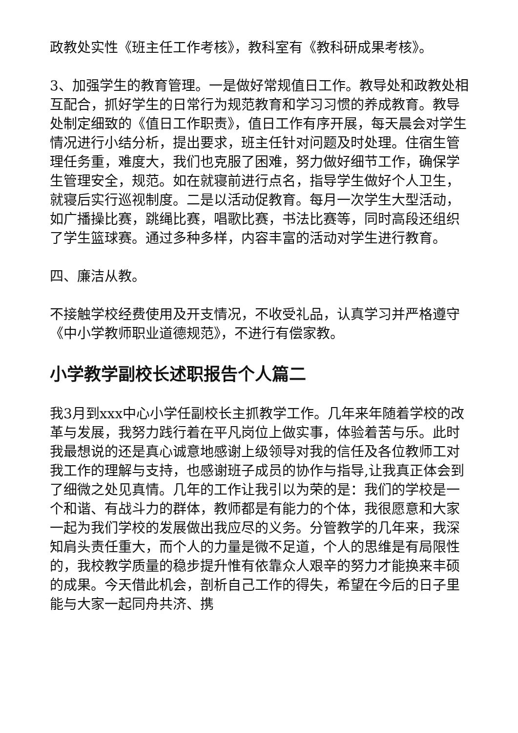政教处实性《班主任工作考核》，教科室有《教科研成果考核》。
3、加强学生的教育管理。一是做好常规值日工作。教导处和政教处相互配合，抓好学生的日常行为规范教育和学习习惯的养成教育。教导处制定细致的《值日工作职责》，值日工作有序开展，每天晨会对学生情况进行小结分析，提出要求，班主任针对问题及时处理。住宿生管理任务重，难度大，我们也克服了困难，努力做好细节工作，确保学生管理安全，规范。如在就寝前进行点名，指导学生做好个人卫生，就寝后实行巡视制度。二是以活动促教育。每月一次学生大型活动，如广播操比赛，跳绳比赛，唱歌比赛，书法比赛等，同时高段还组织了学生篮球赛。通过多种多样，内容丰富的活动对学生进行教育。
四、廉洁从教。
不接触学校经费使用及开支情况，不收受礼品，认真学习并严格遵守《中小学教师职业道德规范》，不进行有偿家教。
小学教学副校长述职报告个人篇二
我3月到xxx中心小学任副校长主抓教学工作。几年来年随着学校的改革与发展，我努力践行着在平凡岗位上做实事，体验着苦与乐。此时我最想说的还是真心诚意地感谢上级领导对我的信任及各位教师工对我工作的理解与支持，也感谢班子成员的协作与指导,让我真正体会到了细微之处见真情。几年的工作让我引以为荣的是：我们的学校是一个和谐、有战斗力的群体，教师都是有能力的个体，我很愿意和大家一起为我们学校的发展做出我应尽的义务。分管教学的几年来，我深知肩头责任重大，而个人的力量是微不足道，个人的思维是有局限性的，我校教学质量的稳步提升惟有依靠众人艰辛的努力才能换来丰硕的成果。今天借此机会，剖析自己工作的得失，希望在今后的日子里能与大家一起同舟共济、携